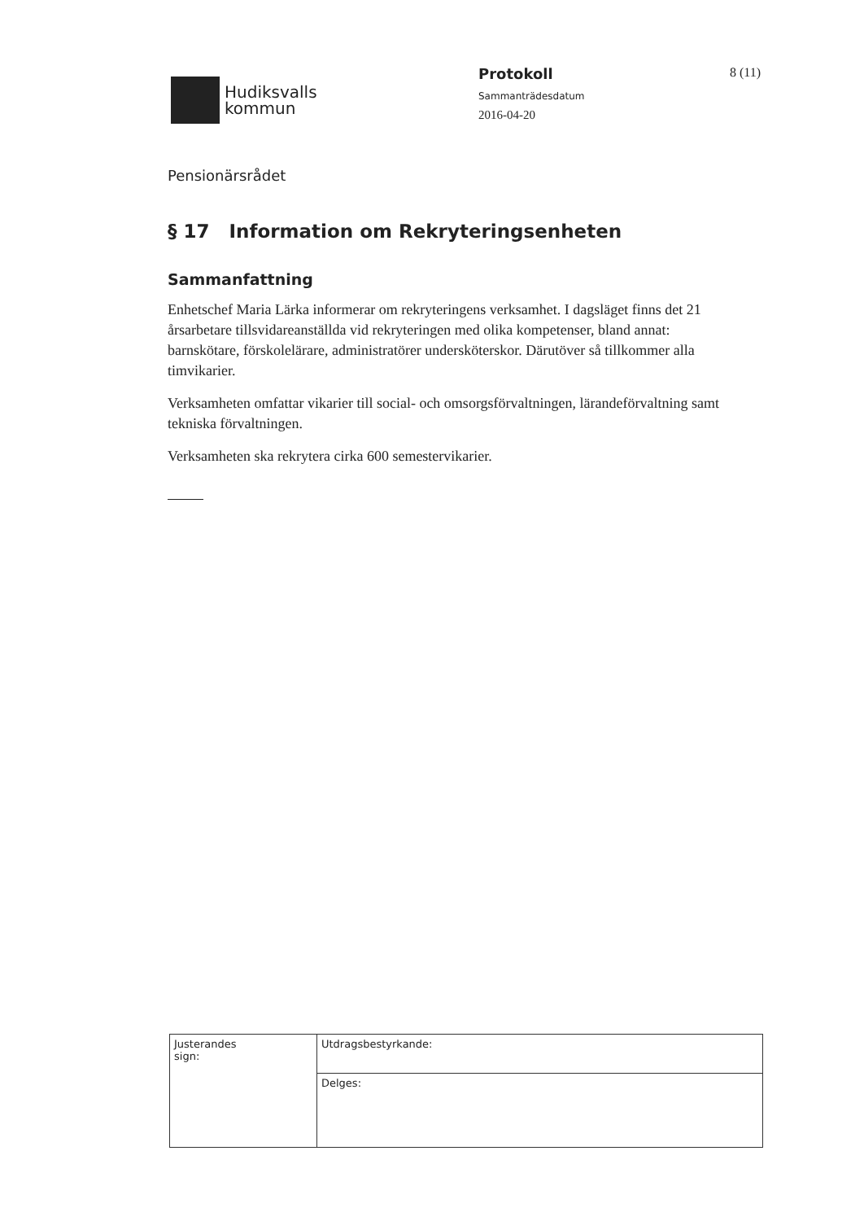Hudiksvalls
kommun
Protokoll
Sammanträdesdatum
2016-04-20
8 (11)
Pensionärsrådet
§ 17 Information om Rekryteringsenheten
Sammanfattning
Enhetschef Maria Lärka informerar om rekryteringens verksamhet. I dagsläget finns det 21 årsarbetare tillsvidareanställda vid rekryteringen med olika kompetenser, bland annat: barnskötare, förskolelärare, administratörer undersköterskor. Därutöver så tillkommer alla timvikarier.
Verksamheten omfattar vikarier till social- och omsorgsförvaltningen, lärandeförvaltning samt tekniska förvaltningen.
Verksamheten ska rekrytera cirka 600 semestervikarier.
| Justerandes sign: | Utdragsbestyrkande: |
| | Delges: |